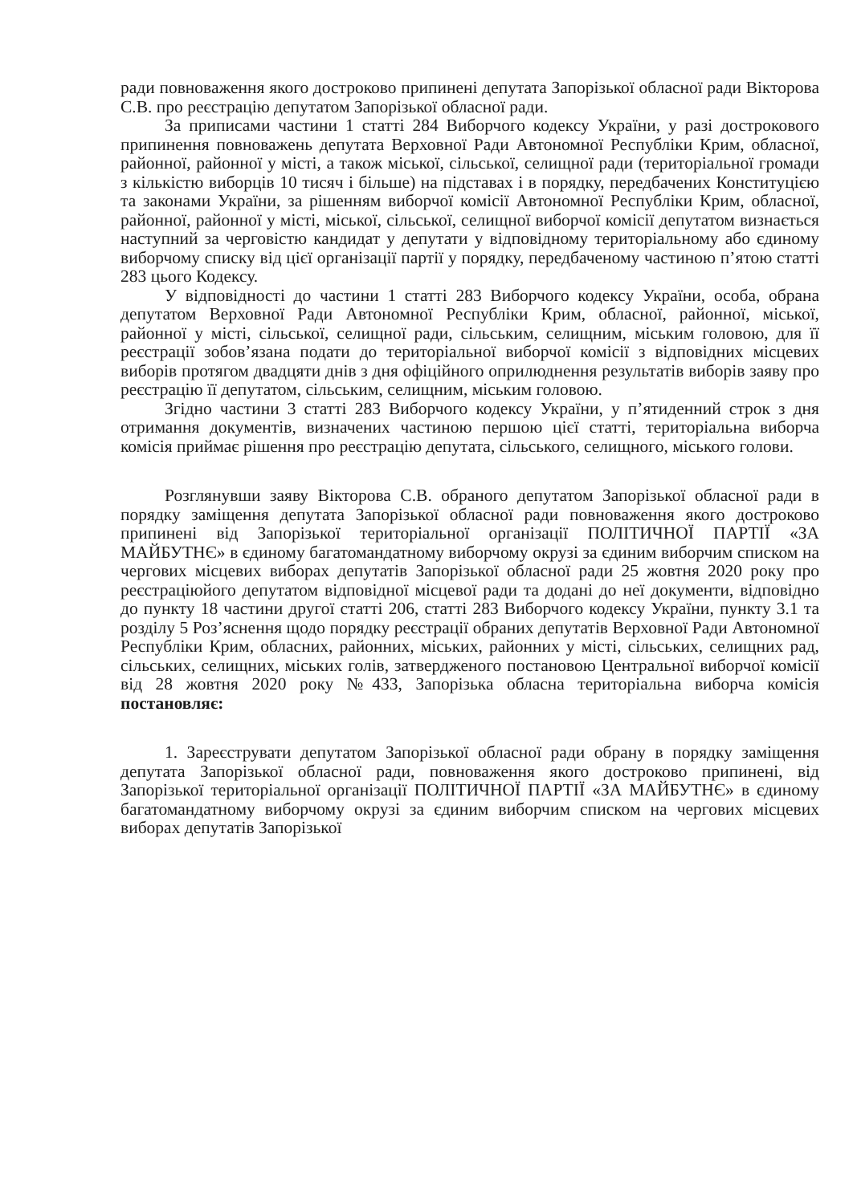ради повноваження якого достроково припинені депутата Запорізької обласної ради Вікторова С.В. про реєстрацію депутатом Запорізької обласної ради.
За приписами частини 1 статті 284 Виборчого кодексу України, у разі дострокового припинення повноважень депутата Верховної Ради Автономної Республіки Крим, обласної, районної, районної у місті, а також міської, сільської, селищної ради (територіальної громади з кількістю виборців 10 тисяч і більше) на підставах і в порядку, передбачених Конституцією та законами України, за рішенням виборчої комісії Автономної Республіки Крим, обласної, районної, районної у місті, міської, сільської, селищної виборчої комісії депутатом визнається наступний за черговістю кандидат у депутати у відповідному територіальному або єдиному виборчому списку від цієї організації партії у порядку, передбаченому частиною п’ятою статті 283 цього Кодексу.
У відповідності до частини 1 статті 283 Виборчого кодексу України, особа, обрана депутатом Верховної Ради Автономної Республіки Крим, обласної, районної, міської, районної у місті, сільської, селищної ради, сільським, селищним, міським головою, для її реєстрації зобов’язана подати до територіальної виборчої комісії з відповідних місцевих виборів протягом двадцяти днів з дня офіційного оприлюднення результатів виборів заяву про реєстрацію її депутатом, сільським, селищним, міським головою.
Згідно частини 3 статті 283 Виборчого кодексу України, у п’ятиденний строк з дня отримання документів, визначених частиною першою цієї статті, територіальна виборча комісія приймає рішення про реєстрацію депутата, сільського, селищного, міського голови.
Розглянувши заяву Вікторова С.В. обраного депутатом Запорізької обласної ради в порядку заміщення депутата Запорізької обласної ради повноваження якого достроково припинені від Запорізької територіальної організації ПОЛІТИЧНОЇ ПАРТІЇ «ЗА МАЙБУТНЄ» в єдиному багатомандатному виборчому окрузі за єдиним виборчим списком на чергових місцевих виборах депутатів Запорізької обласної ради 25 жовтня 2020 року про реєстраціюйого депутатом відповідної місцевої ради та додані до неї документи, відповідно до пункту 18 частини другої статті 206, статті 283 Виборчого кодексу України, пункту 3.1 та розділу 5 Роз’яснення щодо порядку реєстрації обраних депутатів Верховної Ради Автономної Республіки Крим, обласних, районних, міських, районних у місті, сільських, селищних рад, сільських, селищних, міських голів, затвердженого постановою Центральної виборчої комісії від 28 жовтня 2020 року №433, Запорізька обласна територіальна виборча комісія постановляє:
1. Зареєструвати депутатом Запорізької обласної ради обрану в порядку заміщення депутата Запорізької обласної ради, повноваження якого достроково припинені, від Запорізької територіальної організації ПОЛІТИЧНОЇ ПАРТІЇ «ЗА МАЙБУТНЄ» в єдиному багатомандатному виборчому окрузі за єдиним виборчим списком на чергових місцевих виборах депутатів Запорізької